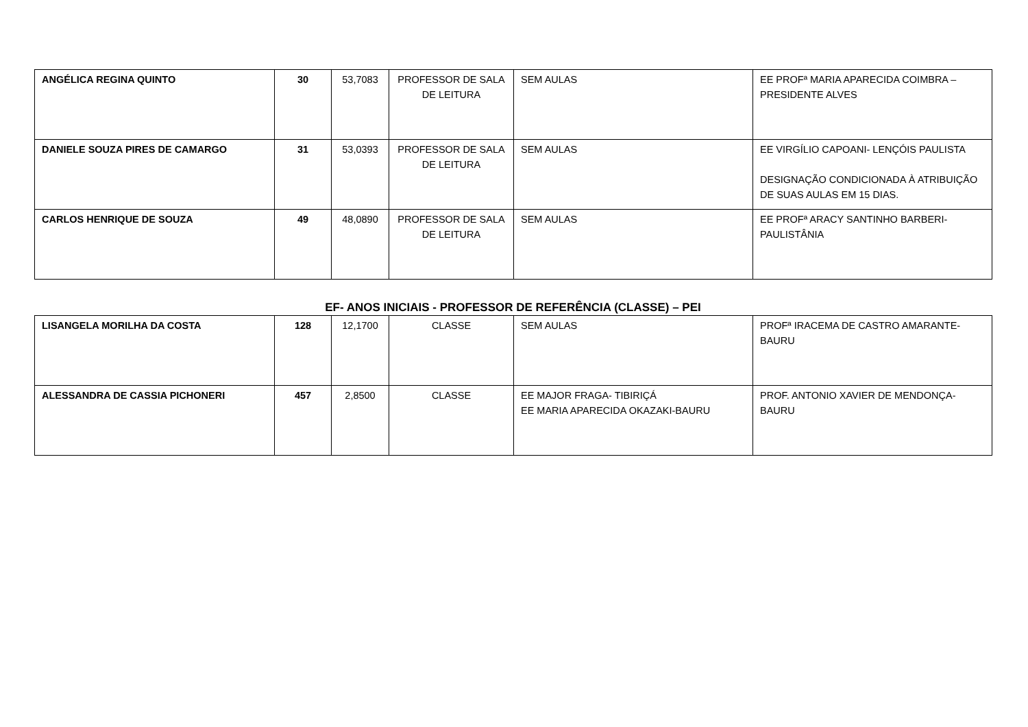| ANGÉLICA REGINA QUINTO | 30 | 53,7083 | PROFESSOR DE SALA DE LEITURA | SEM AULAS | EE PROFª MARIA APARECIDA COIMBRA – PRESIDENTE ALVES |
| DANIELE SOUZA PIRES DE CAMARGO | 31 | 53,0393 | PROFESSOR DE SALA DE LEITURA | SEM AULAS | EE VIRGÍLIO CAPOANI- LENÇÓIS PAULISTA DESIGNAÇÃO CONDICIONADA À ATRIBUIÇÃO DE SUAS AULAS EM 15 DIAS. |
| CARLOS HENRIQUE DE SOUZA | 49 | 48,0890 | PROFESSOR DE SALA DE LEITURA | SEM AULAS | EE PROFª ARACY SANTINHO BARBERI-PAULISTÂNIA |
EF- ANOS INICIAIS - PROFESSOR DE REFERÊNCIA (CLASSE) – PEI
| LISANGELA MORILHA DA COSTA | 128 | 12,1700 | CLASSE | SEM AULAS | PROFª IRACEMA DE CASTRO AMARANTE-BAURU |
| ALESSANDRA DE CASSIA PICHONERI | 457 | 2,8500 | CLASSE | EE MAJOR FRAGA- TIBIRIÇÁ EE MARIA APARECIDA OKAZAKI-BAURU | PROF. ANTONIO XAVIER DE MENDONÇA-BAURU |